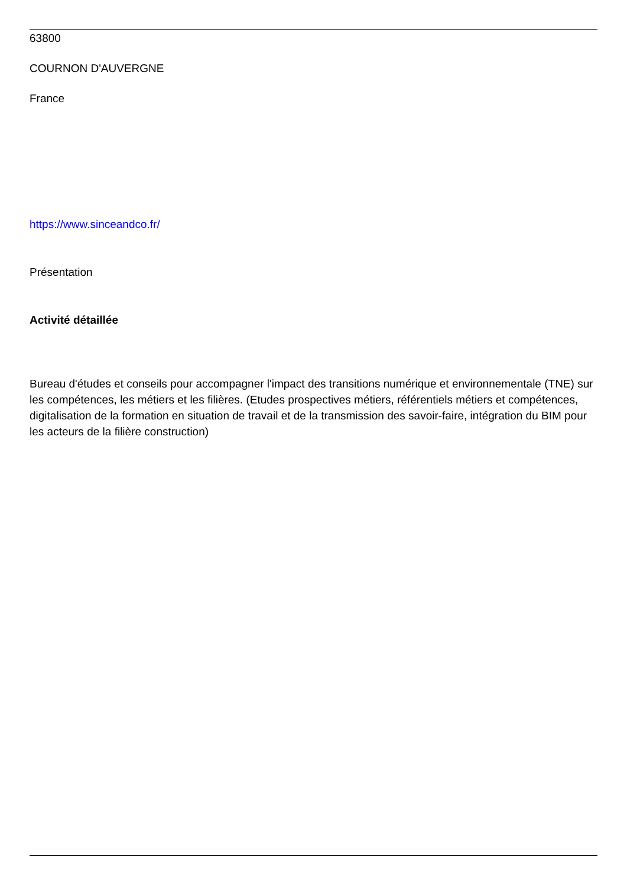63800
COURNON D'AUVERGNE
France
https://www.sinceandco.fr/
Présentation
Activité détaillée
Bureau d'études et conseils pour accompagner l'impact des transitions numérique et environnementale (TNE) sur les compétences, les métiers et les filières. (Etudes prospectives métiers, référentiels métiers et compétences, digitalisation de la formation en situation de travail et de la transmission des savoir-faire, intégration du BIM pour les acteurs de la filière construction)